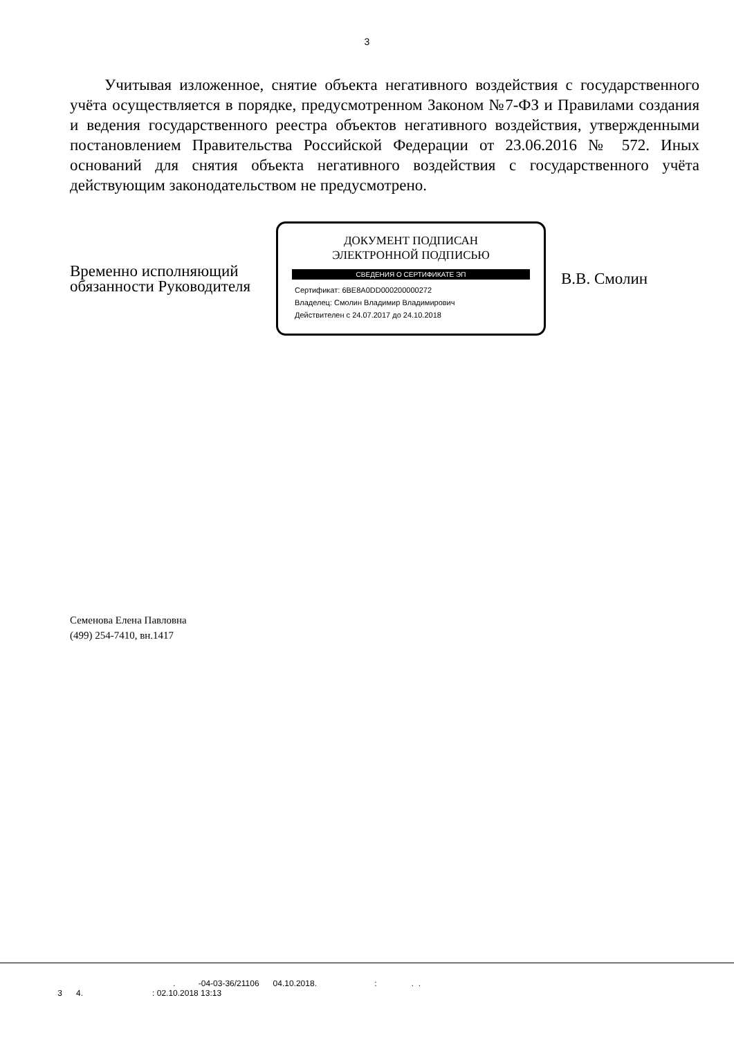3
Учитывая изложенное, снятие объекта негативного воздействия с государственного учёта осуществляется в порядке, предусмотренном Законом №7-ФЗ и Правилами создания и ведения государственного реестра объектов негативного воздействия, утвержденными постановлением Правительства Российской Федерации от 23.06.2016 № 572. Иных оснований для снятия объекта негативного воздействия с государственного учёта действующим законодательством не предусмотрено.
Временно исполняющий обязанности Руководителя
ДОКУМЕНТ ПОДПИСАН
ЭЛЕКТРОННОЙ ПОДПИСЬЮ
СВЕДЕНИЯ О СЕРТИФИКАТЕ ЭП
Сертификат: 6BE8A0DD000200000272
Владелец: Смолин Владимир Владимирович
Действителен с 24.07.2017 до 24.10.2018
В.В. Смолин
Семенова Елена Павловна
(499) 254-7410, вн.1417
. -04-03-36/21106 04.10.2018. : . .
3 4. : 02.10.2018 13:13